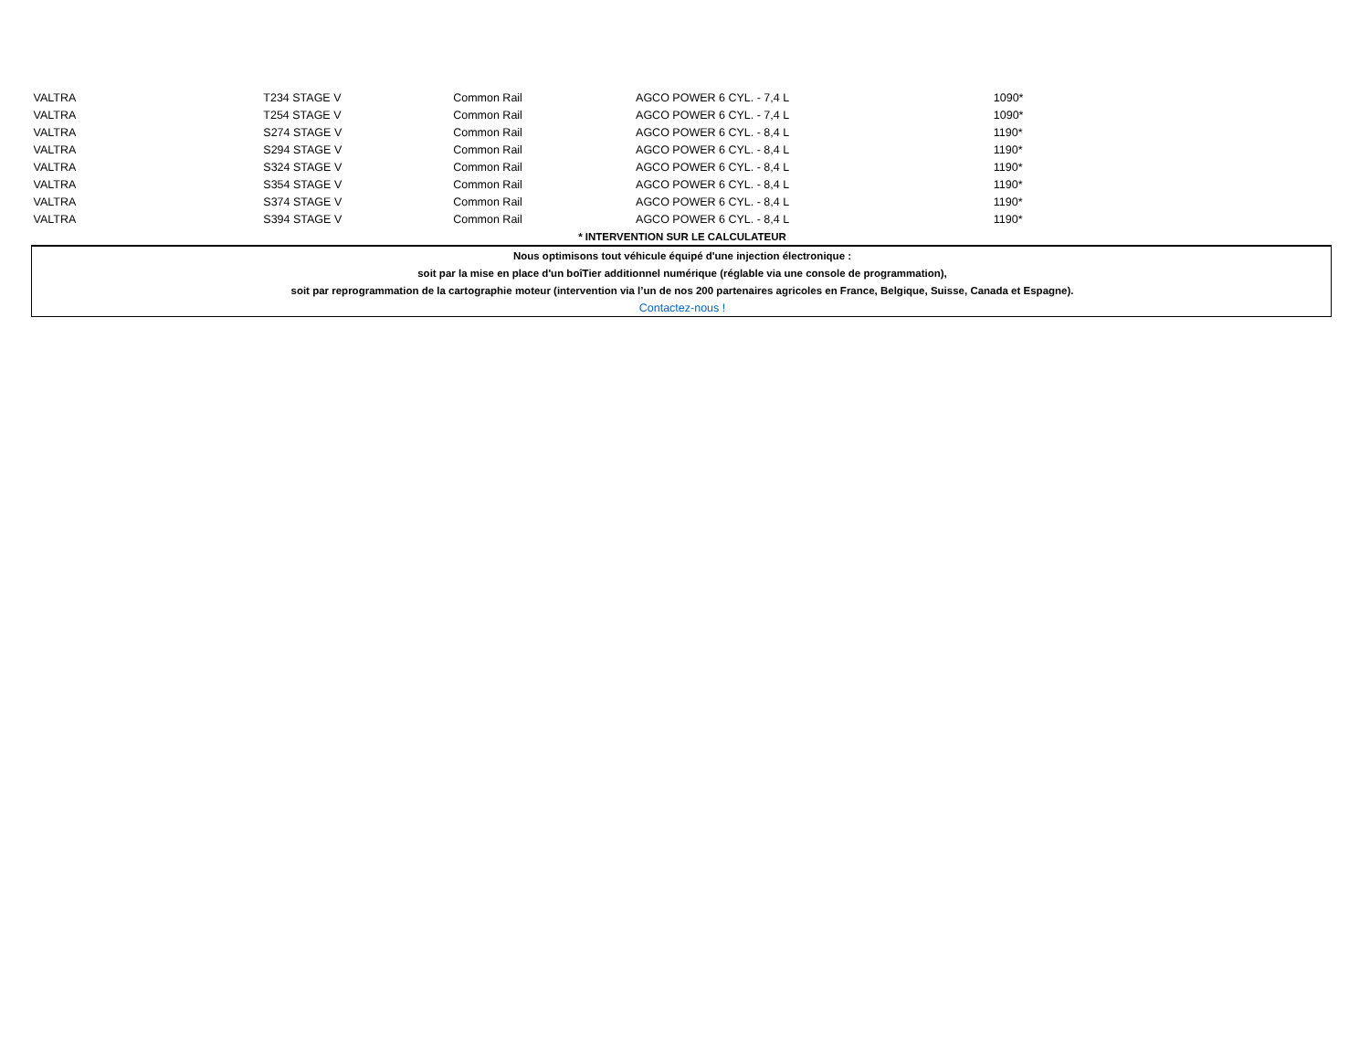| VALTRA | T234 STAGE V | Common Rail | AGCO POWER 6 CYL. - 7,4 L | 1090* |
| VALTRA | T254 STAGE V | Common Rail | AGCO POWER 6 CYL. - 7,4 L | 1090* |
| VALTRA | S274 STAGE V | Common Rail | AGCO POWER 6 CYL. - 8,4 L | 1190* |
| VALTRA | S294 STAGE V | Common Rail | AGCO POWER 6 CYL. - 8,4 L | 1190* |
| VALTRA | S324 STAGE V | Common Rail | AGCO POWER 6 CYL. - 8,4 L | 1190* |
| VALTRA | S354 STAGE V | Common Rail | AGCO POWER 6 CYL. - 8,4 L | 1190* |
| VALTRA | S374 STAGE V | Common Rail | AGCO POWER 6 CYL. - 8,4 L | 1190* |
| VALTRA | S394 STAGE V | Common Rail | AGCO POWER 6 CYL. - 8,4 L | 1190* |
| * INTERVENTION SUR LE CALCULATEUR | | | | |
| Nous optimisons tout véhicule équipé d'une injection électronique : | | | | |
| soit par la mise en place d'un boîTier additionnel numérique (réglable via une console de programmation), | | | | |
| soit par reprogrammation de la cartographie moteur (intervention via l’un de nos 200 partenaires agricoles en France, Belgique, Suisse, Canada et Espagne). | | | | |
| Contactez-nous ! | | | | |